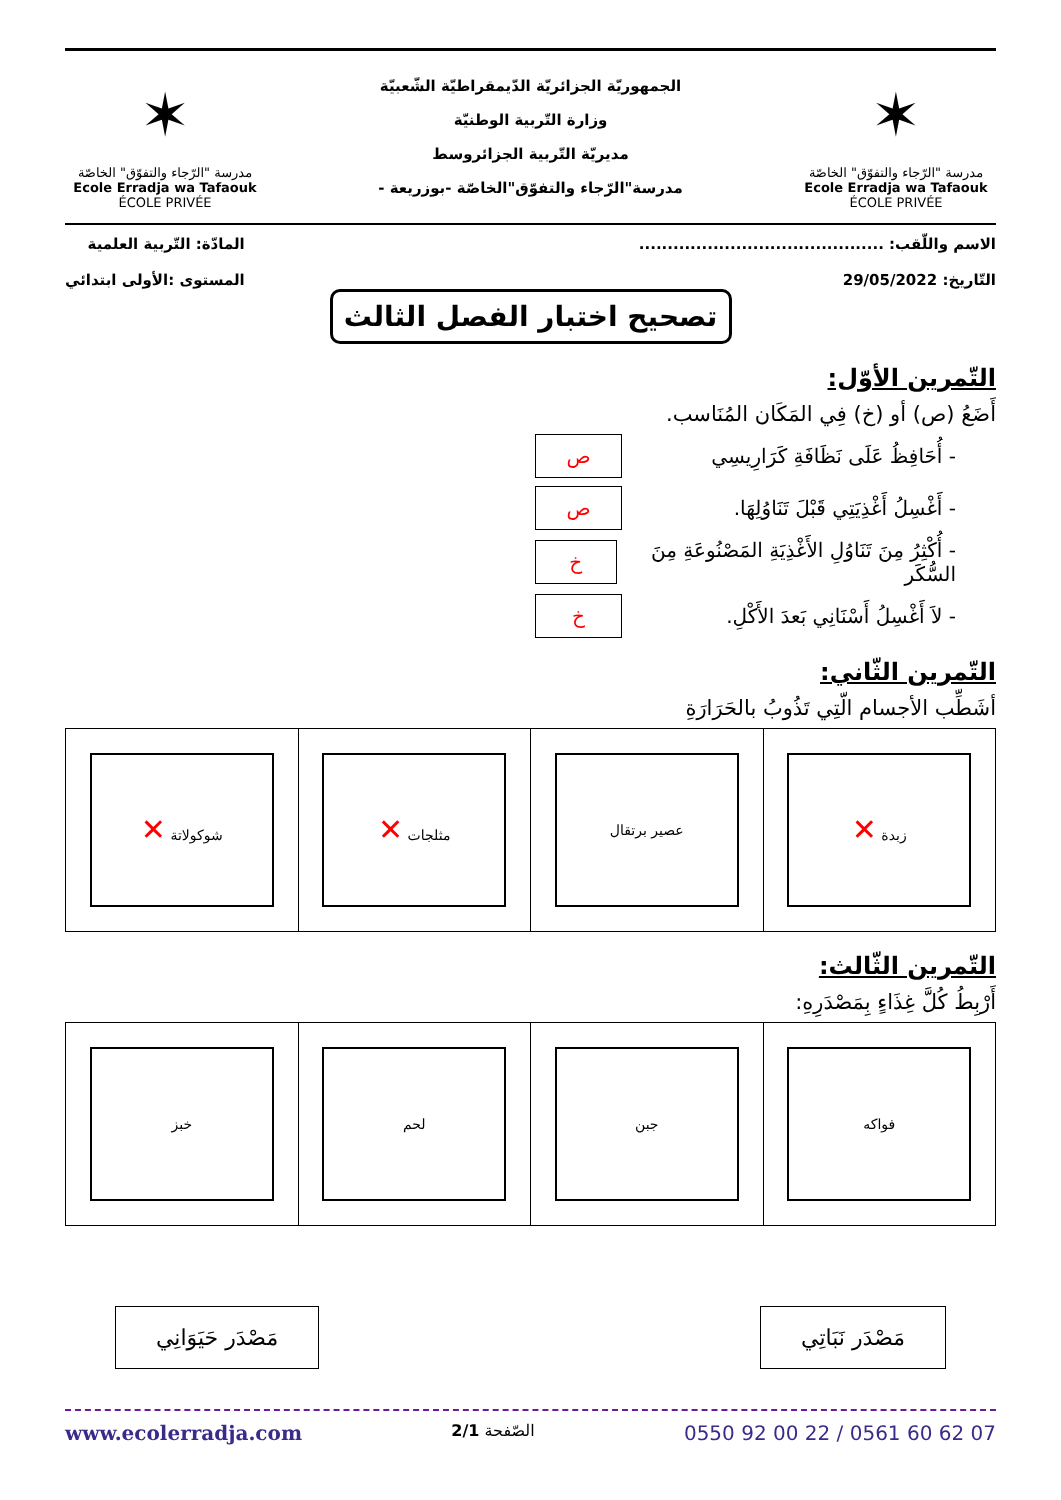✶
مدرسة "الرّجاء والتفوّق" الخاصّة
Ecole Erradja wa Tafaouk
ÉCOLE PRIVÉE
الجمهوريّة الجزائريّة الدّيمقراطيّة الشّعبيّة
وزارة التّربية الوطنيّة
مديريّة التّربية الجزائروسط
مدرسة"الرّجاء والتفوّق"الخاصّة -بوزريعة -
✶
مدرسة "الرّجاء والتفوّق" الخاصّة
Ecole Erradja wa Tafaouk
ÉCOLE PRIVÉE
الاسم واللّقب: ...........................................
التّاريخ: 29/05/2022
المادّة: التّربية العلمية
المستوى :الأولى ابتدائي
تصحيح اختبار الفصل الثالث
التّمرين الأوّل:
أَضَعُ (ص) أو (خ) فِي المَكَان المُنَاسب.
- أُحَافِظُ عَلَى نَظَافَةِ كَرَارِيسِي ص
- أَغْسِلُ أَغْذِيَتِي قَبْلَ تَنَاوُلِهَا. ص
- أُكْثِرُ مِنَ تَنَاوُلِ الأَغْذِيَةِ المَصْنُوعَةِ مِنَ السُّكَر خ
- لاَ أَغْسِلُ أَسْنَانِي بَعدَ الأَكْلِ. خ
التّمرين الثّاني:
أشَطِّب الأجسام الّتِي تَذُوبُ بالحَرَارَةِ
| زبدة ✕ | عصير برتقال | مثلجات ✕ | شوكولاتة ✕ |
التّمرين الثّالث:
أَرْبِطُ كُلَّ غِذَاءٍ بِمَصْدَرِهِ:
| فواكه | جبن | لحم | خبز |
مَصْدَر نَبَاتِي مَصْدَر حَيَوَانِي
0550 92 00 22 / 0561 60 62 07 الصّفحة 2/1 www.ecolerradja.com